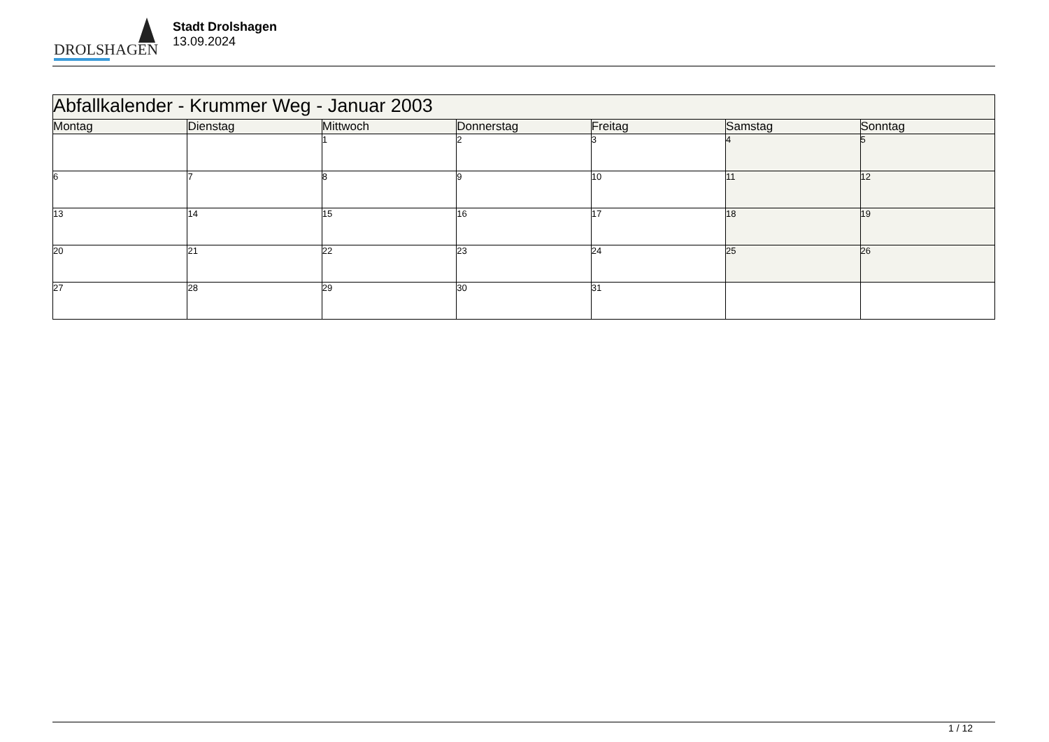DROLSHAGEN
Stadt Drolshagen
13.09.2024
| Abfallkalender - Krummer Weg - Januar 2003 | | | | | | |
| --- | --- | --- | --- | --- | --- | --- |
| Montag | Dienstag | Mittwoch | Donnerstag | Freitag | Samstag | Sonntag |
| | | 1 | 2 | 3 | 4 | 5 |
| 6 | 7 | 8 | 9 | 10 | 11 | 12 |
| 13 | 14 | 15 | 16 | 17 | 18 | 19 |
| 20 | 21 | 22 | 23 | 24 | 25 | 26 |
| 27 | 28 | 29 | 30 | 31 | | |
1 / 12